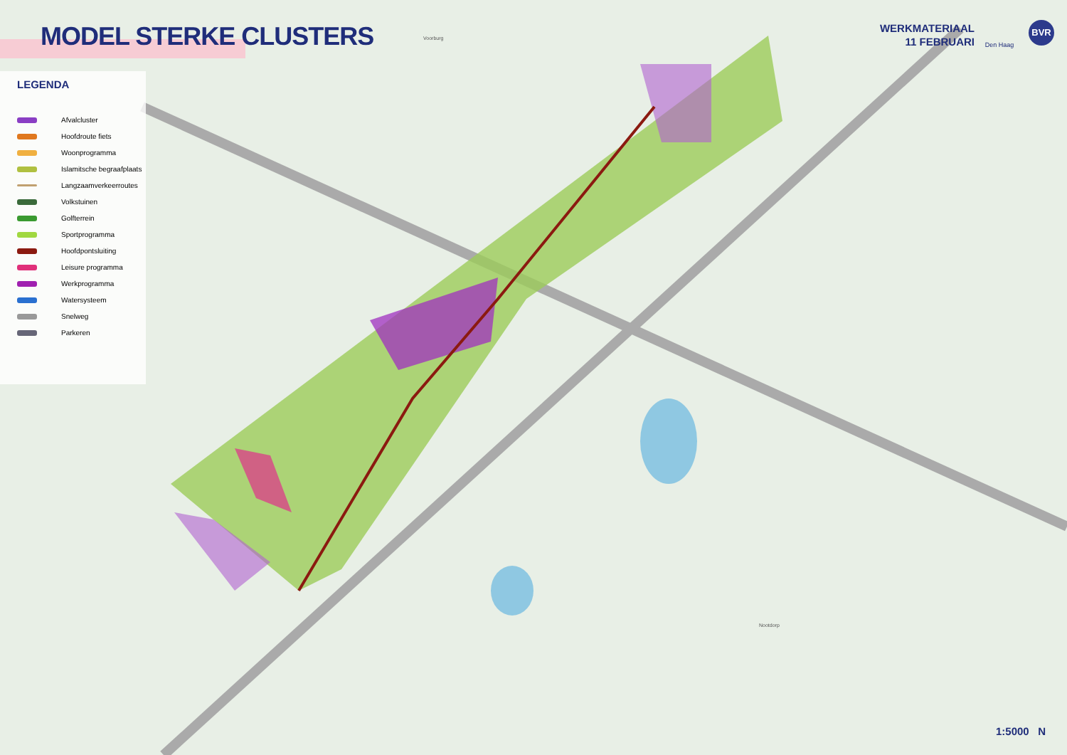MODEL STERKE CLUSTERS
LEGENDA
Afvalcluster
Hoofdroute fiets
Woonprogramma
Islamitsche begraafplaats
Langzaamverkeerroutes
Volkstuinen
Golfterrein
Sportprogramma
Hoofdpontsluiting
Leisure programma
Werkprogramma
Watersysteem
Snelweg
Parkeren
Voorburg
Nootdorp
WERKMATERIAAL
11 FEBRUARI
Den Haag BVR
1:5000 N